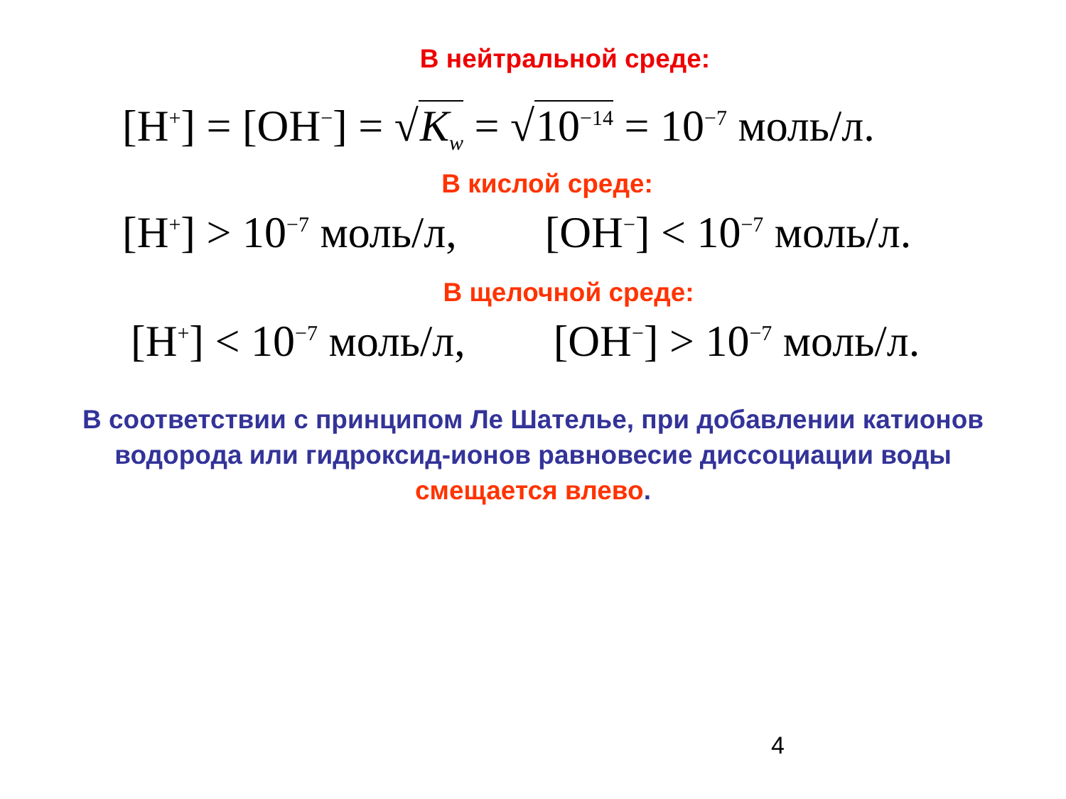В нейтральной среде:
[H<sup>+</sup>] = [OH<sup>−</sup>] = √K<sub>w</sub> = √10<sup>−14</sup> = 10<sup>−7</sup> моль/л.
В кислой среде:
[H<sup>+</sup>] > 10<sup>−7</sup> моль/л, [OH<sup>−</sup>] < 10<sup>−7</sup> моль/л.
В щелочной среде:
[H<sup>+</sup>] < 10<sup>−7</sup> моль/л, [OH<sup>−</sup>] > 10<sup>−7</sup> моль/л.
В соответствии с принципом Ле Шателье, при добавлении катионов водорода или гидроксид-ионов равновесие диссоциации воды смещается влево.
4